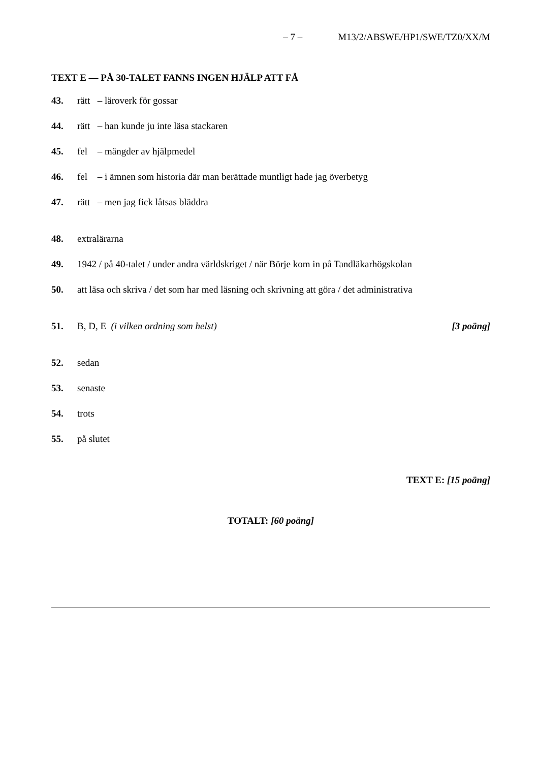– 7 – M13/2/ABSWE/HP1/SWE/TZ0/XX/M
TEXT E — PÅ 30-TALET FANNS INGEN HJÄLP ATT FÅ
43. rätt – läroverk för gossar
44. rätt – han kunde ju inte läsa stackaren
45. fel – mängder av hjälpmedel
46. fel – i ämnen som historia där man berättade muntligt hade jag överbetyg
47. rätt – men jag fick låtsas bläddra
48. extralärarna
49. 1942 / på 40-talet / under andra världskriget / när Börje kom in på Tandläkarhögskolan
50. att läsa och skriva / det som har med läsning och skrivning att göra / det administrativa
51. B, D, E (i vilken ordning som helst) [3 poäng]
52. sedan
53. senaste
54. trots
55. på slutet
TEXT E: [15 poäng]
TOTALT: [60 poäng]